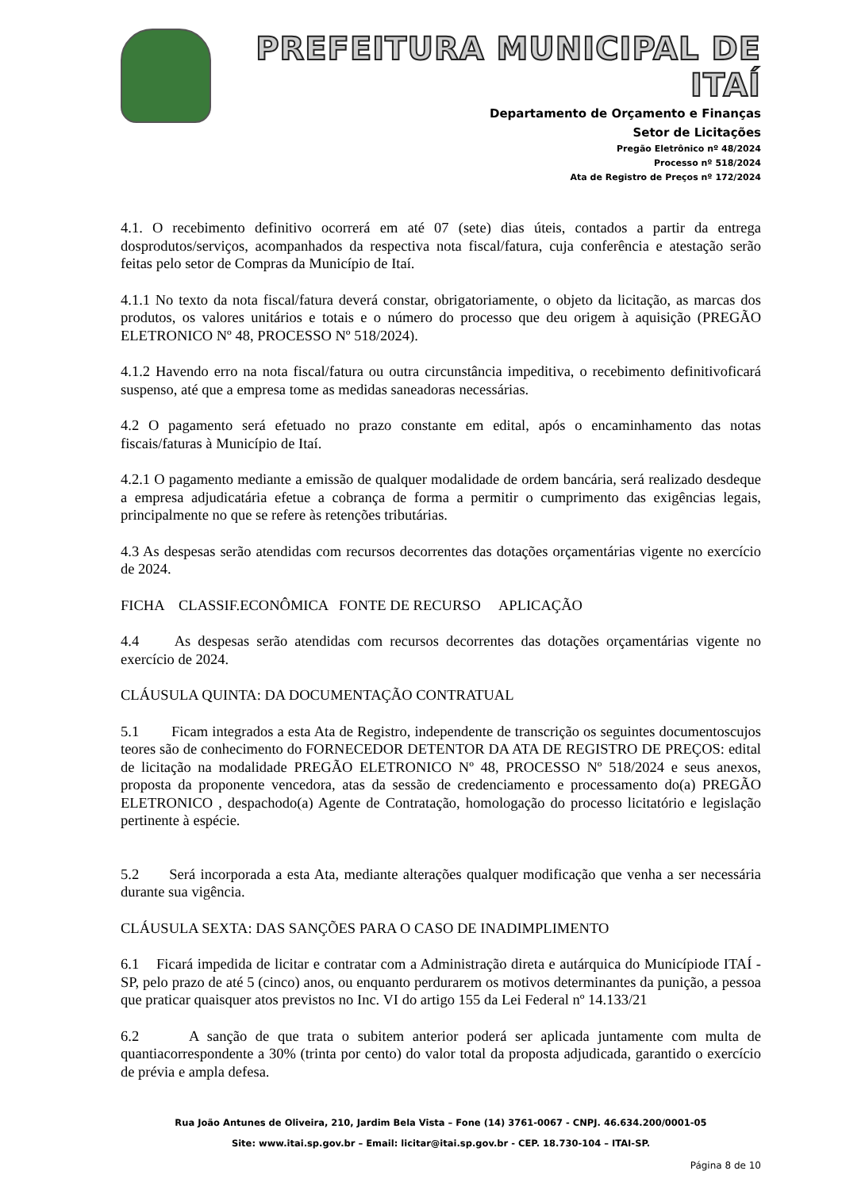PREFEITURA MUNICIPAL DE ITAÍ
Departamento de Orçamento e Finanças
Setor de Licitações
Pregão Eletrônico nº 48/2024
Processo nº 518/2024
Ata de Registro de Preços nº 172/2024
4.1. O recebimento definitivo ocorrerá em até 07 (sete) dias úteis, contados a partir da entrega dosprodutos/serviços, acompanhados da respectiva nota fiscal/fatura, cuja conferência e atestação serão feitas pelo setor de Compras da Município de Itaí.
4.1.1 No texto da nota fiscal/fatura deverá constar, obrigatoriamente, o objeto da licitação, as marcas dos produtos, os valores unitários e totais e o número do processo que deu origem à aquisição (PREGÃO ELETRONICO Nº 48, PROCESSO Nº 518/2024).
4.1.2 Havendo erro na nota fiscal/fatura ou outra circunstância impeditiva, o recebimento definitivoficará suspenso, até que a empresa tome as medidas saneadoras necessárias.
4.2 O pagamento será efetuado no prazo constante em edital, após o encaminhamento das notas fiscais/faturas à Município de Itaí.
4.2.1 O pagamento mediante a emissão de qualquer modalidade de ordem bancária, será realizado desdeque a empresa adjudicatária efetue a cobrança de forma a permitir o cumprimento das exigências legais, principalmente no que se refere às retenções tributárias.
4.3 As despesas serão atendidas com recursos decorrentes das dotações orçamentárias vigente no exercício de 2024.
FICHA CLASSIF.ECONÔMICA FONTE DE RECURSO APLICAÇÃO
4.4 As despesas serão atendidas com recursos decorrentes das dotações orçamentárias vigente no exercício de 2024.
CLÁUSULA QUINTA: DA DOCUMENTAÇÃO CONTRATUAL
5.1 Ficam integrados a esta Ata de Registro, independente de transcrição os seguintes documentoscujos teores são de conhecimento do FORNECEDOR DETENTOR DA ATA DE REGISTRO DE PREÇOS: edital de licitação na modalidade PREGÃO ELETRONICO Nº 48, PROCESSO Nº 518/2024 e seus anexos, proposta da proponente vencedora, atas da sessão de credenciamento e processamento do(a) PREGÃO ELETRONICO , despachodo(a) Agente de Contratação, homologação do processo licitatório e legislação pertinente à espécie.
5.2 Será incorporada a esta Ata, mediante alterações qualquer modificação que venha a ser necessária durante sua vigência.
CLÁUSULA SEXTA: DAS SANÇÕES PARA O CASO DE INADIMPLIMENTO
6.1 Ficará impedida de licitar e contratar com a Administração direta e autárquica do Municípiode ITAÍ - SP, pelo prazo de até 5 (cinco) anos, ou enquanto perdurarem os motivos determinantes da punição, a pessoa que praticar quaisquer atos previstos no Inc. VI do artigo 155 da Lei Federal nº 14.133/21
6.2 A sanção de que trata o subitem anterior poderá ser aplicada juntamente com multa de quantiacorrespondente a 30% (trinta por cento) do valor total da proposta adjudicada, garantido o exercício de prévia e ampla defesa.
Rua João Antunes de Oliveira, 210, Jardim Bela Vista – Fone (14) 3761-0067 - CNPJ. 46.634.200/0001-05
Site: www.itai.sp.gov.br – Email: licitar@itai.sp.gov.br - CEP. 18.730-104 – ITAI-SP.
Página 8 de 10